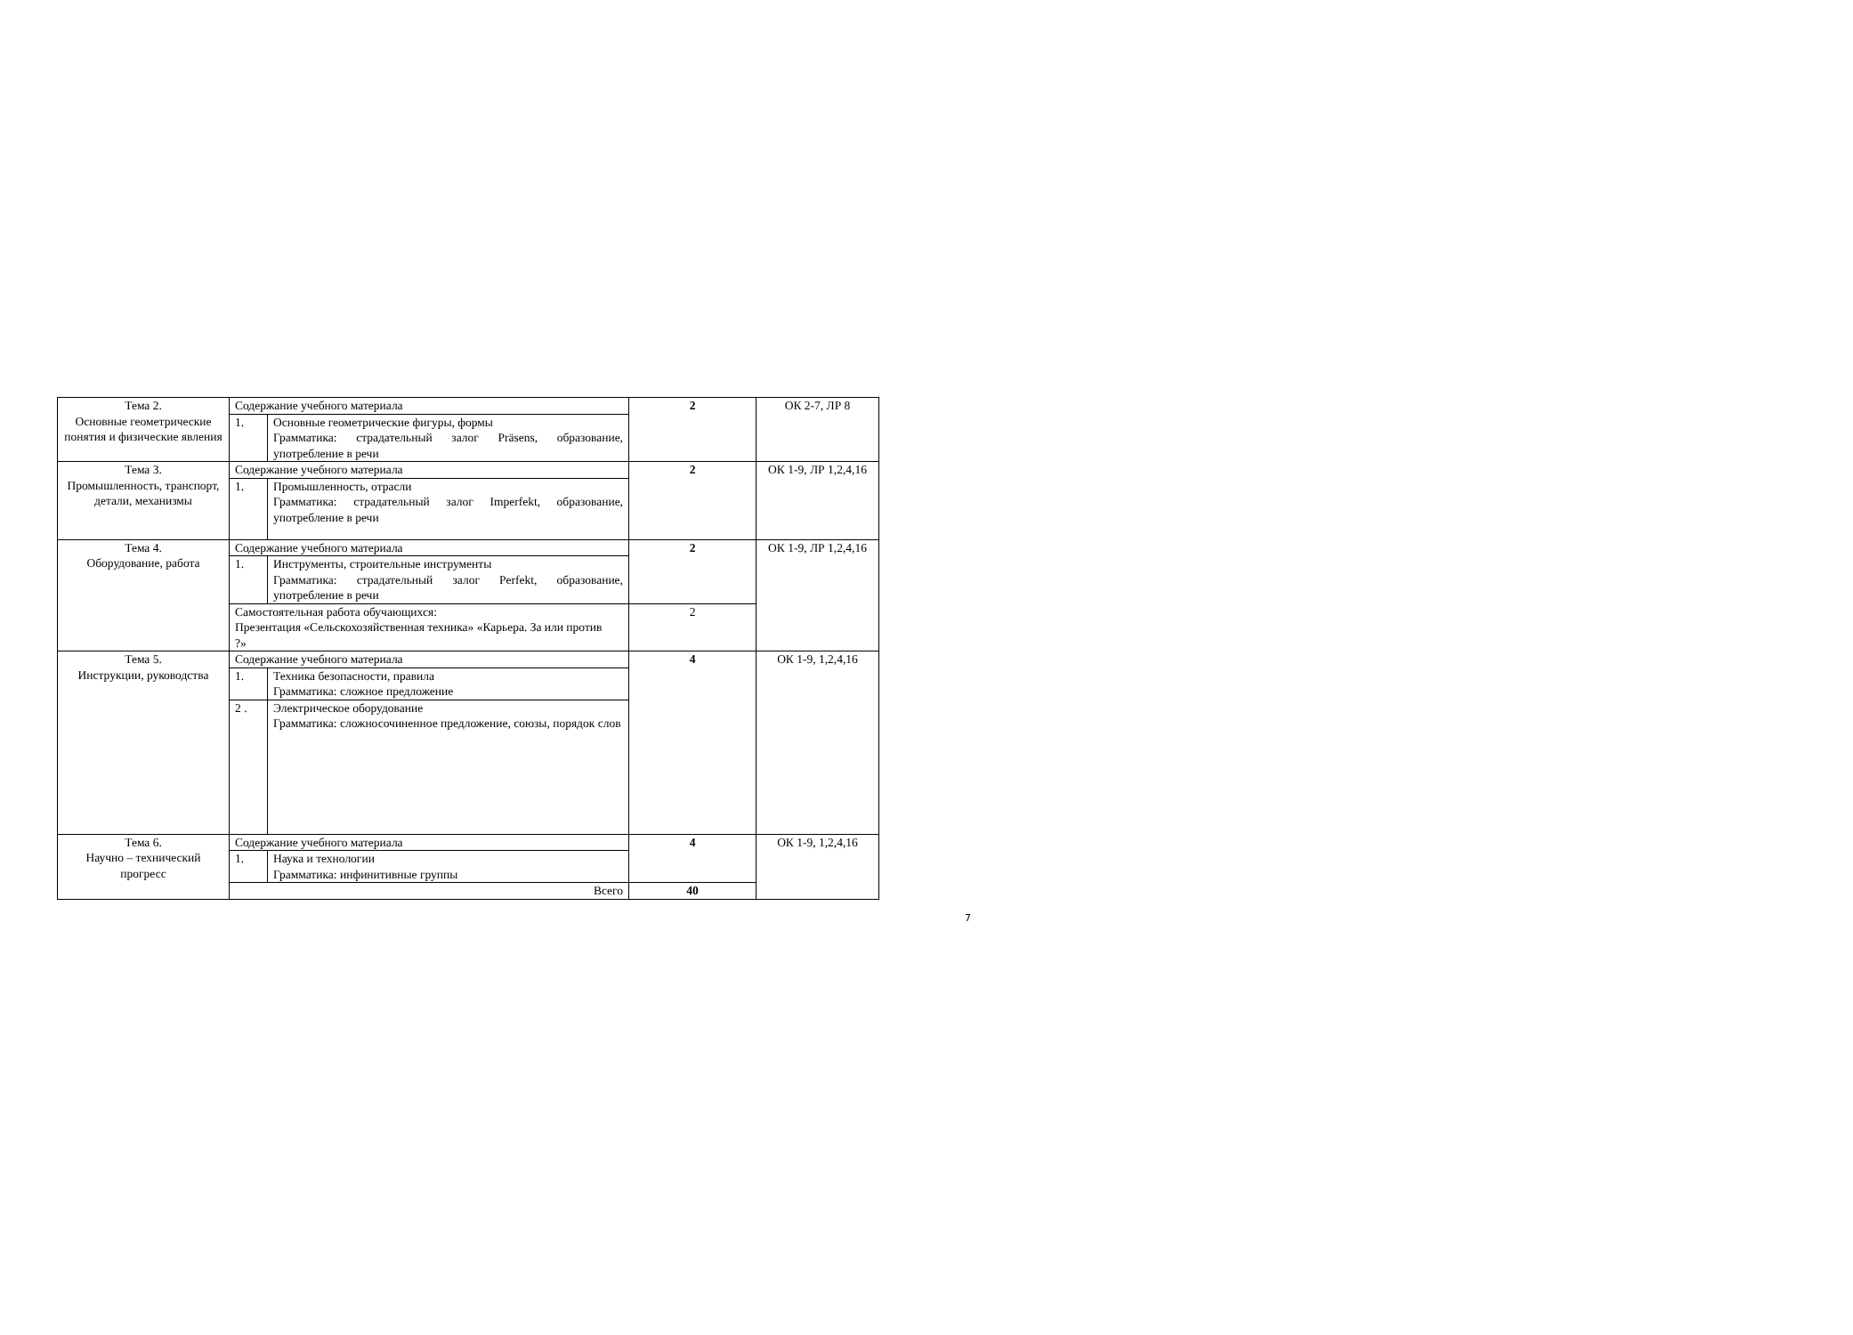| Тема 2. Основные геометрические понятия и физические явления | Содержание учебного материала | | 2 | ОК 2-7, ЛР 8 |
| | 1. | Основные геометрические фигуры, формы Грамматика: страдательный залог Präsens, образование, употребление в речи | | |
| Тема 3. Промышленность, транспорт, детали, механизмы | Содержание учебного материала | | 2 | ОК 1-9, ЛР 1,2,4,16 |
| | 1. | Промышленность, отрасли Грамматика: страдательный залог Imperfekt, образование, употребление в речи | | |
| Тема 4. Оборудование, работа | Содержание учебного материала | | 2 | ОК 1-9, ЛР 1,2,4,16 |
| | 1. | Инструменты, строительные инструменты Грамматика: страдательный залог Perfekt, образование, употребление в речи | | |
| | Самостоятельная работа обучающихся: Презентация «Сельскохозяйственная техника» «Карьера. За или против ?» | | 2 | |
| Тема 5. Инструкции, руководства | Содержание учебного материала | | 4 | ОК 1-9, 1,2,4,16 |
| | 1. | Техника безопасности, правила Грамматика: сложное предложение | | |
| | 2 . | Электрическое оборудование Грамматика: сложносочиненное предложение, союзы, порядок слов | | |
| Тема 6. Научно – технический прогресс | Содержание учебного материала | | 4 | ОК 1-9, 1,2,4,16 |
| | 1. | Наука и технологии Грамматика: инфинитивные группы | | |
| | Всего | | 40 | |
7